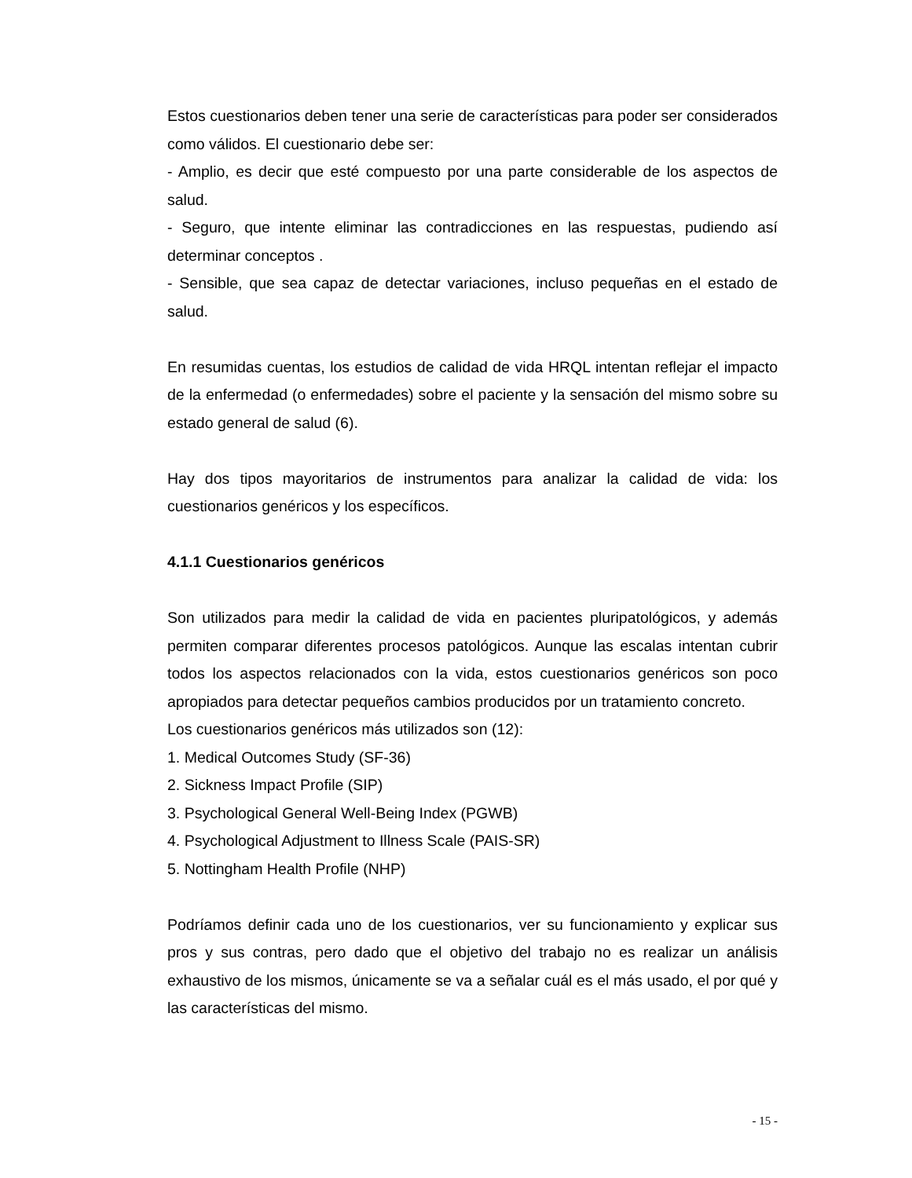Estos cuestionarios deben tener una serie de características para poder ser considerados como válidos. El cuestionario debe ser:
- Amplio, es decir que esté compuesto por una parte considerable de los aspectos de salud.
- Seguro, que intente eliminar las contradicciones en las respuestas, pudiendo así determinar conceptos .
- Sensible, que sea capaz de detectar variaciones, incluso pequeñas en el estado de salud.
En resumidas cuentas, los estudios de calidad de vida HRQL intentan reflejar el impacto de la enfermedad (o enfermedades) sobre el paciente y la sensación del mismo sobre su estado general de salud (6).
Hay dos tipos mayoritarios de instrumentos para analizar la calidad de vida: los cuestionarios genéricos y los específicos.
4.1.1 Cuestionarios genéricos
Son utilizados para medir la calidad de vida en pacientes pluripatológicos, y además permiten comparar diferentes procesos patológicos. Aunque las escalas intentan cubrir todos los aspectos relacionados con la vida, estos cuestionarios genéricos son poco apropiados para detectar pequeños cambios producidos por un tratamiento concreto.
Los cuestionarios genéricos más utilizados son (12):
1. Medical Outcomes Study (SF-36)
2. Sickness Impact Profile (SIP)
3. Psychological General Well-Being Index (PGWB)
4. Psychological Adjustment to Illness Scale (PAIS-SR)
5. Nottingham Health Profile (NHP)
Podríamos definir cada uno de los cuestionarios, ver su funcionamiento y explicar sus pros y sus contras, pero dado que el objetivo del trabajo no es realizar un análisis exhaustivo de los mismos, únicamente se va a señalar cuál es el más usado, el por qué y las características del mismo.
- 15 -